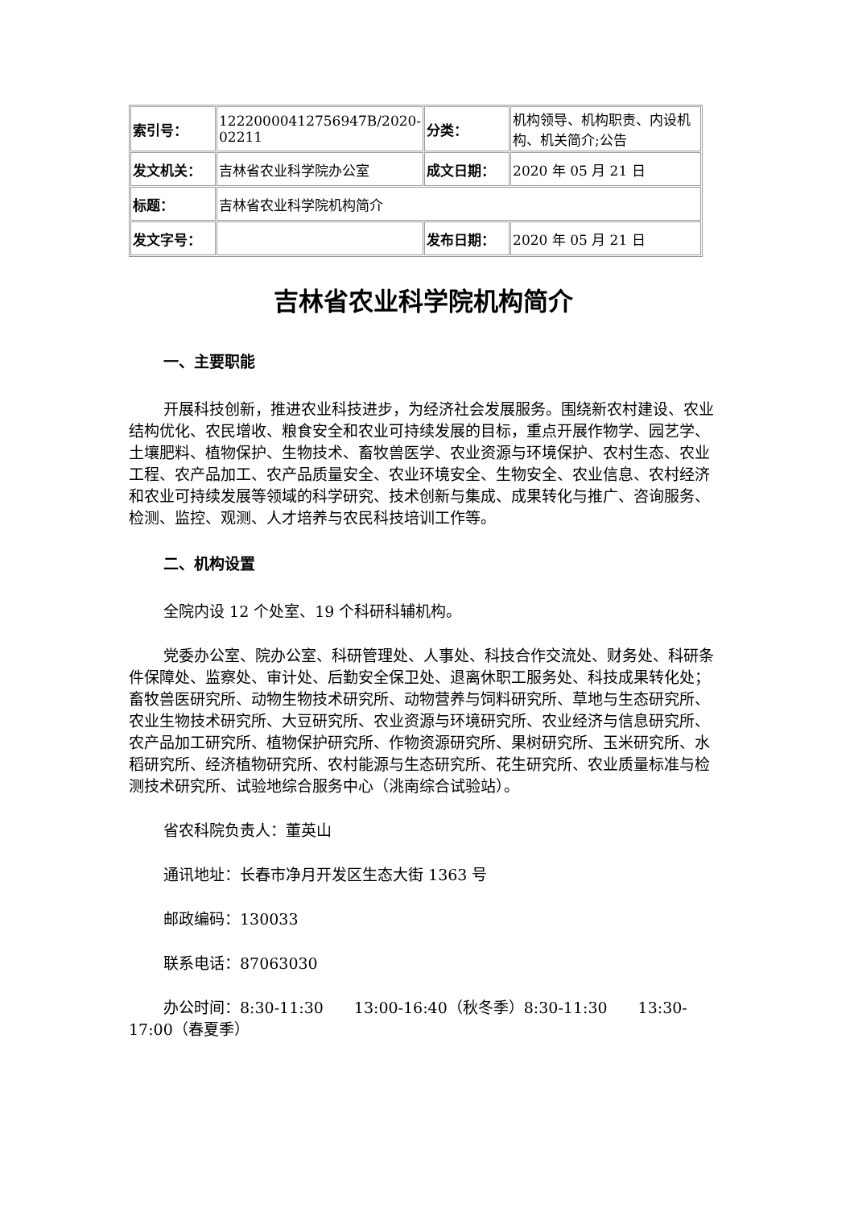| 索引号： | 12220000412756947B/2020-02211 | 分类： | 机构领导、机构职责、内设机构、机关简介;公告 |
| 发文机关： | 吉林省农业科学院办公室 | 成文日期： | 2020 年 05 月 21 日 |
| 标题： | 吉林省农业科学院机构简介 | | |
| 发文字号： | | 发布日期： | 2020 年 05 月 21 日 |
吉林省农业科学院机构简介
一、主要职能
开展科技创新，推进农业科技进步，为经济社会发展服务。围绕新农村建设、农业结构优化、农民增收、粮食安全和农业可持续发展的目标，重点开展作物学、园艺学、土壤肥料、植物保护、生物技术、畜牧兽医学、农业资源与环境保护、农村生态、农业工程、农产品加工、农产品质量安全、农业环境安全、生物安全、农业信息、农村经济和农业可持续发展等领域的科学研究、技术创新与集成、成果转化与推广、咨询服务、检测、监控、观测、人才培养与农民科技培训工作等。
二、机构设置
全院内设 12 个处室、19 个科研科辅机构。
党委办公室、院办公室、科研管理处、人事处、科技合作交流处、财务处、科研条件保障处、监察处、审计处、后勤安全保卫处、退离休职工服务处、科技成果转化处；畜牧兽医研究所、动物生物技术研究所、动物营养与饲料研究所、草地与生态研究所、农业生物技术研究所、大豆研究所、农业资源与环境研究所、农业经济与信息研究所、农产品加工研究所、植物保护研究所、作物资源研究所、果树研究所、玉米研究所、水稻研究所、经济植物研究所、农村能源与生态研究所、花生研究所、农业质量标准与检测技术研究所、试验地综合服务中心（洮南综合试验站）。
省农科院负责人：董英山
通讯地址：长春市净月开发区生态大街 1363 号
邮政编码：130033
联系电话：87063030
办公时间：8:30-11:30　　13:00-16:40（秋冬季）8:30-11:30　　13:30-17:00（春夏季）